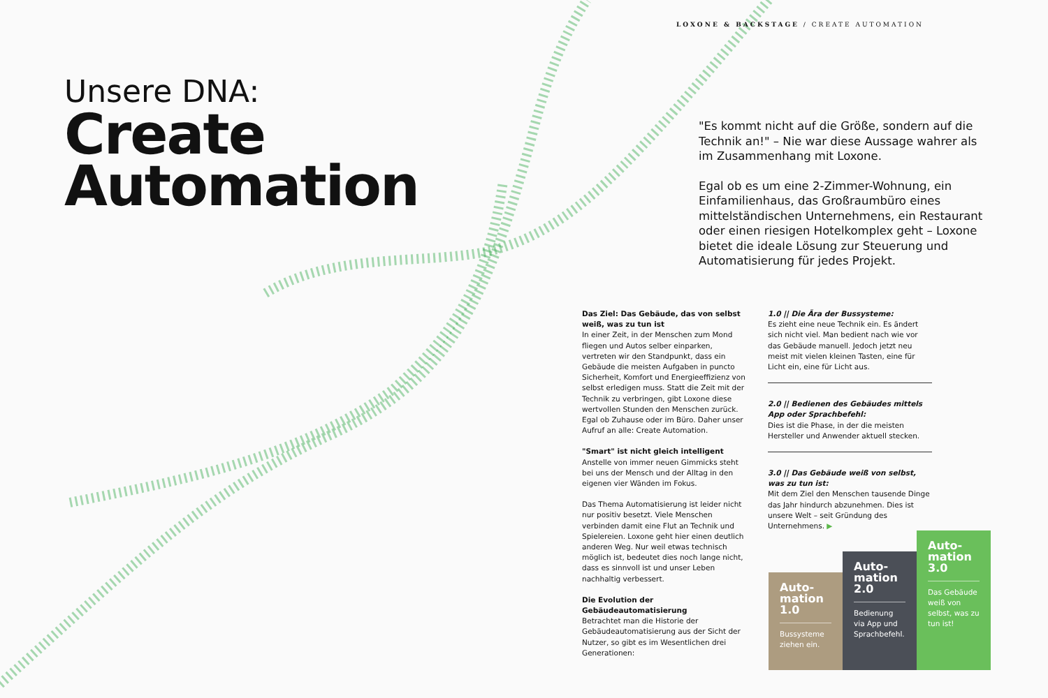LOXONE & BACKSTAGE / CREATE AUTOMATION
Unsere DNA:
Create
Automation
"Es kommt nicht auf die Größe, sondern auf die Technik an!" – Nie war diese Aussage wahrer als im Zusammenhang mit Loxone.
Egal ob es um eine 2-Zimmer-Wohnung, ein Einfamilienhaus, das Großraumbüro eines mittelständischen Unternehmens, ein Restaurant oder einen riesigen Hotelkomplex geht – Loxone bietet die ideale Lösung zur Steuerung und Automatisierung für jedes Projekt.
Das Ziel: Das Gebäude, das von selbst weiß, was zu tun ist
In einer Zeit, in der Menschen zum Mond fliegen und Autos selber einparken, vertreten wir den Standpunkt, dass ein Gebäude die meisten Aufgaben in puncto Sicherheit, Komfort und Energieeffizienz von selbst erledigen muss. Statt die Zeit mit der Technik zu verbringen, gibt Loxone diese wertvollen Stunden den Menschen zurück. Egal ob Zuhause oder im Büro. Daher unser Aufruf an alle: Create Automation.
"Smart" ist nicht gleich intelligent
Anstelle von immer neuen Gimmicks steht bei uns der Mensch und der Alltag in den eigenen vier Wänden im Fokus.
Das Thema Automatisierung ist leider nicht nur positiv besetzt. Viele Menschen verbinden damit eine Flut an Technik und Spielereien. Loxone geht hier einen deutlich anderen Weg. Nur weil etwas technisch möglich ist, bedeutet dies noch lange nicht, dass es sinnvoll ist und unser Leben nachhaltig verbessert.
Die Evolution der Gebäudeautomatisierung
Betrachtet man die Historie der Gebäudeautomatisierung aus der Sicht der Nutzer, so gibt es im Wesentlichen drei Generationen:
1.0 || Die Ära der Bussysteme:
Es zieht eine neue Technik ein. Es ändert sich nicht viel. Man bedient nach wie vor das Gebäude manuell. Jedoch jetzt neu meist mit vielen kleinen Tasten, eine für Licht ein, eine für Licht aus.
2.0 || Bedienen des Gebäudes mittels App oder Sprachbefehl:
Dies ist die Phase, in der die meisten Hersteller und Anwender aktuell stecken.
3.0 || Das Gebäude weiß von selbst, was zu tun ist:
Mit dem Ziel den Menschen tausende Dinge das Jahr hindurch abzunehmen. Dies ist unsere Welt – seit Gründung des Unternehmens. ▶
Auto-
mation
1.0
Bussysteme ziehen ein.
Auto-
mation
2.0
Bedienung via App und Sprachbefehl.
Auto-
mation
3.0
Das Gebäude weiß von selbst, was zu tun ist!